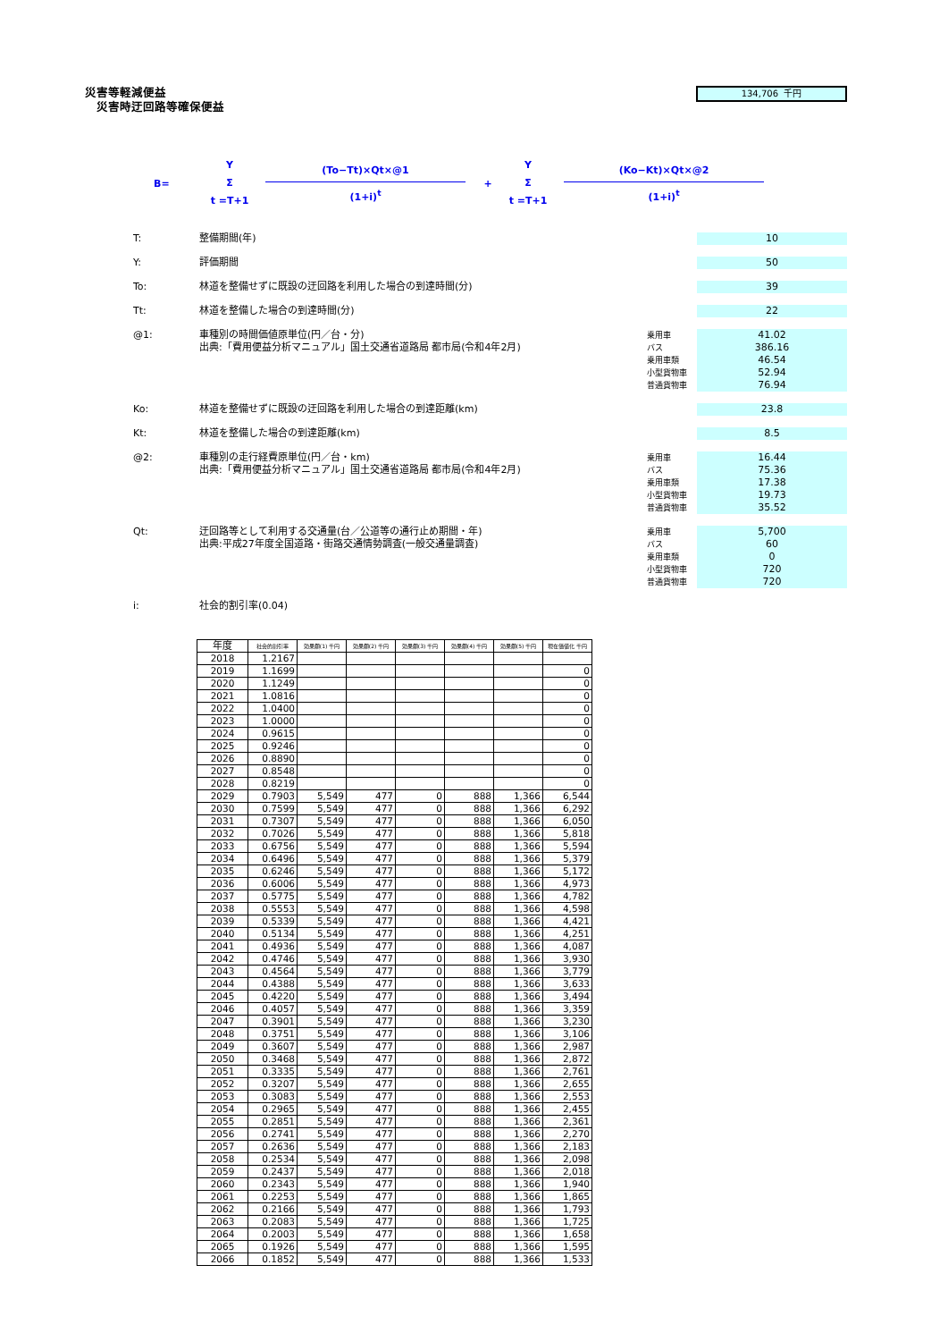災害等軽減便益
災害時迂回路等確保便益
134,706 千円
B=
Y
Σ
t =T+1
(To−Tt)×Qt×@1
(1+i)<sup>t</sup>
+
Y
Σ
t =T+1
(Ko−Kt)×Qt×@2
(1+i)<sup>t</sup>
T: 整備期間(年) 10
Y: 評価期間 50
To: 林道を整備せずに既設の迂回路を利用した場合の到達時間(分) 39
Tt: 林道を整備した場合の到達時間(分) 22
@1: 車種別の時間価値原単位(円／台・分)
出典:「費用便益分析マニュアル」国土交通省道路局 都市局(令和4年2月)
乗用車
バス
乗用車類
小型貨物車
普通貨物車
41.02
386.16
46.54
52.94
76.94
Ko: 林道を整備せずに既設の迂回路を利用した場合の到達距離(km) 23.8
Kt: 林道を整備した場合の到達距離(km) 8.5
@2: 車種別の走行経費原単位(円／台・km)
出典:「費用便益分析マニュアル」国土交通省道路局 都市局(令和4年2月)
乗用車
バス
乗用車類
小型貨物車
普通貨物車
16.44
75.36
17.38
19.73
35.52
Qt: 迂回路等として利用する交通量(台／公道等の通行止め期間・年)
出典:平成27年度全国道路・街路交通情勢調査(一般交通量調査)
乗用車
バス
乗用車類
小型貨物車
普通貨物車
5,700
60
0
720
720
i: 社会的割引率(0.04)
| 年度 | 社会的割引率 | 効果額(1) 千円 | 効果額(2) 千円 | 効果額(3) 千円 | 効果額(4) 千円 | 効果額(5) 千円 | 現在価値化 千円 |
| --- | --- | --- | --- | --- | --- | --- | --- |
| 2018 | 1.2167 | | | | | | |
| 2019 | 1.1699 | | | | | | 0 |
| 2020 | 1.1249 | | | | | | 0 |
| 2021 | 1.0816 | | | | | | 0 |
| 2022 | 1.0400 | | | | | | 0 |
| 2023 | 1.0000 | | | | | | 0 |
| 2024 | 0.9615 | | | | | | 0 |
| 2025 | 0.9246 | | | | | | 0 |
| 2026 | 0.8890 | | | | | | 0 |
| 2027 | 0.8548 | | | | | | 0 |
| 2028 | 0.8219 | | | | | | 0 |
| 2029 | 0.7903 | 5,549 | 477 | 0 | 888 | 1,366 | 6,544 |
| 2030 | 0.7599 | 5,549 | 477 | 0 | 888 | 1,366 | 6,292 |
| 2031 | 0.7307 | 5,549 | 477 | 0 | 888 | 1,366 | 6,050 |
| 2032 | 0.7026 | 5,549 | 477 | 0 | 888 | 1,366 | 5,818 |
| 2033 | 0.6756 | 5,549 | 477 | 0 | 888 | 1,366 | 5,594 |
| 2034 | 0.6496 | 5,549 | 477 | 0 | 888 | 1,366 | 5,379 |
| 2035 | 0.6246 | 5,549 | 477 | 0 | 888 | 1,366 | 5,172 |
| 2036 | 0.6006 | 5,549 | 477 | 0 | 888 | 1,366 | 4,973 |
| 2037 | 0.5775 | 5,549 | 477 | 0 | 888 | 1,366 | 4,782 |
| 2038 | 0.5553 | 5,549 | 477 | 0 | 888 | 1,366 | 4,598 |
| 2039 | 0.5339 | 5,549 | 477 | 0 | 888 | 1,366 | 4,421 |
| 2040 | 0.5134 | 5,549 | 477 | 0 | 888 | 1,366 | 4,251 |
| 2041 | 0.4936 | 5,549 | 477 | 0 | 888 | 1,366 | 4,087 |
| 2042 | 0.4746 | 5,549 | 477 | 0 | 888 | 1,366 | 3,930 |
| 2043 | 0.4564 | 5,549 | 477 | 0 | 888 | 1,366 | 3,779 |
| 2044 | 0.4388 | 5,549 | 477 | 0 | 888 | 1,366 | 3,633 |
| 2045 | 0.4220 | 5,549 | 477 | 0 | 888 | 1,366 | 3,494 |
| 2046 | 0.4057 | 5,549 | 477 | 0 | 888 | 1,366 | 3,359 |
| 2047 | 0.3901 | 5,549 | 477 | 0 | 888 | 1,366 | 3,230 |
| 2048 | 0.3751 | 5,549 | 477 | 0 | 888 | 1,366 | 3,106 |
| 2049 | 0.3607 | 5,549 | 477 | 0 | 888 | 1,366 | 2,987 |
| 2050 | 0.3468 | 5,549 | 477 | 0 | 888 | 1,366 | 2,872 |
| 2051 | 0.3335 | 5,549 | 477 | 0 | 888 | 1,366 | 2,761 |
| 2052 | 0.3207 | 5,549 | 477 | 0 | 888 | 1,366 | 2,655 |
| 2053 | 0.3083 | 5,549 | 477 | 0 | 888 | 1,366 | 2,553 |
| 2054 | 0.2965 | 5,549 | 477 | 0 | 888 | 1,366 | 2,455 |
| 2055 | 0.2851 | 5,549 | 477 | 0 | 888 | 1,366 | 2,361 |
| 2056 | 0.2741 | 5,549 | 477 | 0 | 888 | 1,366 | 2,270 |
| 2057 | 0.2636 | 5,549 | 477 | 0 | 888 | 1,366 | 2,183 |
| 2058 | 0.2534 | 5,549 | 477 | 0 | 888 | 1,366 | 2,098 |
| 2059 | 0.2437 | 5,549 | 477 | 0 | 888 | 1,366 | 2,018 |
| 2060 | 0.2343 | 5,549 | 477 | 0 | 888 | 1,366 | 1,940 |
| 2061 | 0.2253 | 5,549 | 477 | 0 | 888 | 1,366 | 1,865 |
| 2062 | 0.2166 | 5,549 | 477 | 0 | 888 | 1,366 | 1,793 |
| 2063 | 0.2083 | 5,549 | 477 | 0 | 888 | 1,366 | 1,725 |
| 2064 | 0.2003 | 5,549 | 477 | 0 | 888 | 1,366 | 1,658 |
| 2065 | 0.1926 | 5,549 | 477 | 0 | 888 | 1,366 | 1,595 |
| 2066 | 0.1852 | 5,549 | 477 | 0 | 888 | 1,366 | 1,533 |